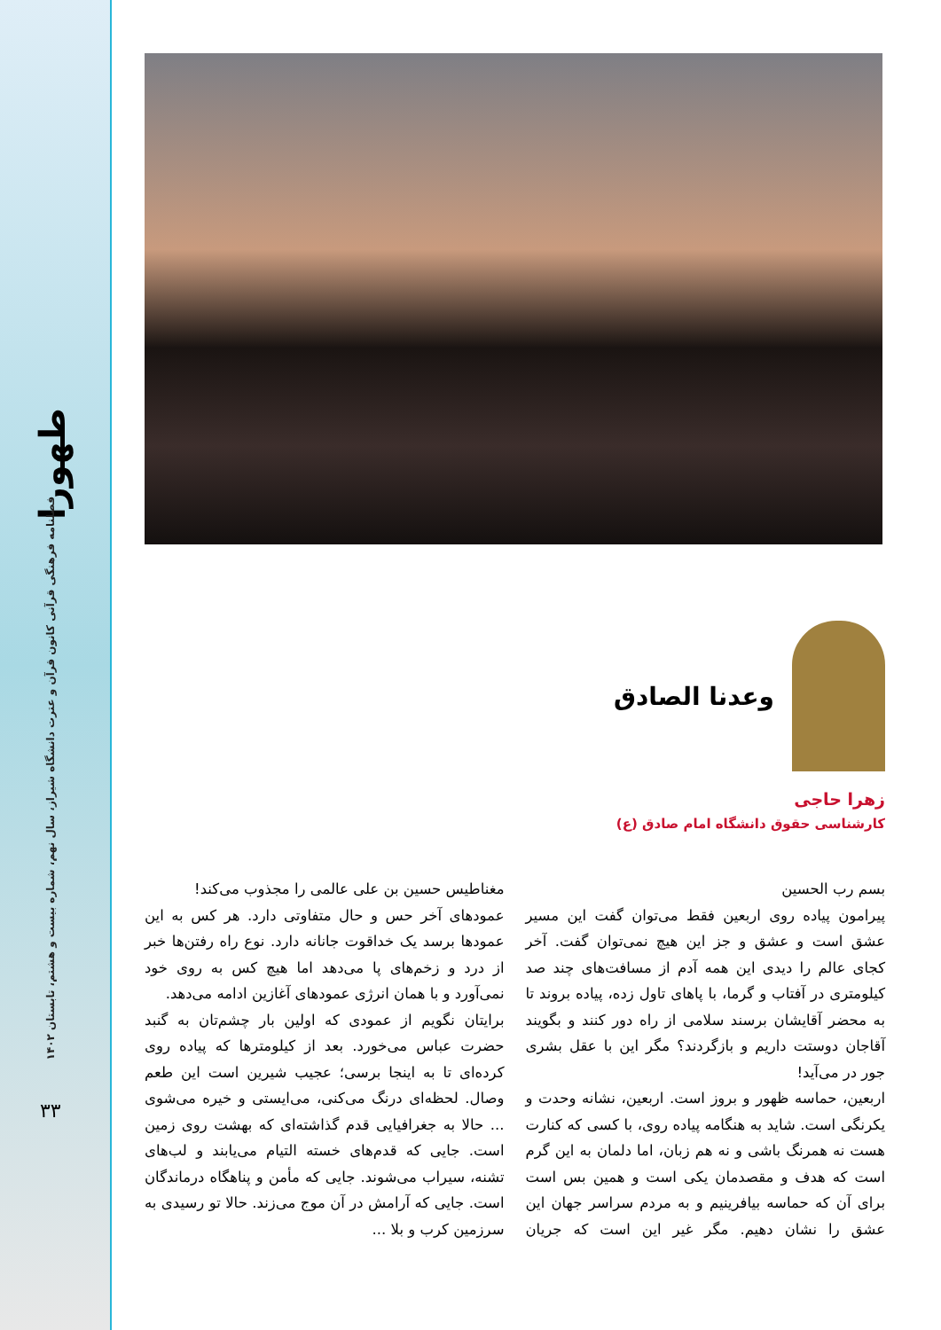طهورا
فصلنامه فرهنگی قرآنی کانون قرآن و عترت دانشگاه شیراز، سال نهم، شماره بیست و هشتم، تابستان ۱۴۰۲
۳۳
وعدنا الصادق
زهرا حاجی
کارشناسی حقوق دانشگاه امام صادق (ع)
بسم رب الحسین
پیرامون پیاده روی اربعین فقط می‌توان گفت این مسیر عشق است و عشق و جز این هیچ نمی‌توان گفت. آخر کجای عالم را دیدی این همه آدم از مسافت‌های چند صد کیلومتری در آفتاب و گرما، با پاهای تاول زده، پیاده بروند تا به محضر آقایشان برسند سلامی از راه دور کنند و بگویند آقاجان دوستت داریم و بازگردند؟ مگر این با عقل بشری جور در می‌آید!
اربعین، حماسه ظهور و بروز است. اربعین، نشانه وحدت و یکرنگی است. شاید به هنگامه پیاده روی، با کسی که کنارت هست نه همرنگ باشی و نه هم زبان، اما دلمان به این گرم است که هدف و مقصدمان یکی است و همین بس است برای آن که حماسه بیافرینیم و به مردم سراسر جهان این عشق را نشان دهیم. مگر غیر این است که جریان مغناطیس حسین بن علی عالمی را مجذوب می‌کند!
عمودهای آخر حس و حال متفاوتی دارد. هر کس به این عمودها برسد یک خداقوت جانانه دارد. نوع راه رفتن‌ها خبر از درد و زخم‌های پا می‌دهد اما هیچ کس به روی خود نمی‌آورد و با همان انرژی عمودهای آغازین ادامه می‌دهد.
برایتان نگویم از عمودی که اولین بار چشم‌تان به گنبد حضرت عباس می‌خورد. بعد از کیلومترها که پیاده روی کرده‌ای تا به اینجا برسی؛ عجیب شیرین است این طعم وصال. لحظه‌ای درنگ می‌کنی، می‌ایستی و خیره می‌شوی ... حالا به جغرافیایی قدم گذاشته‌ای که بهشت روی زمین است. جایی که قدم‌های خسته التیام می‌یابند و لب‌های تشنه، سیراب می‌شوند. جایی که مأمن و پناهگاه درماندگان است. جایی که آرامش در آن موج می‌زند. حالا تو رسیدی به سرزمین کرب و بلا ...